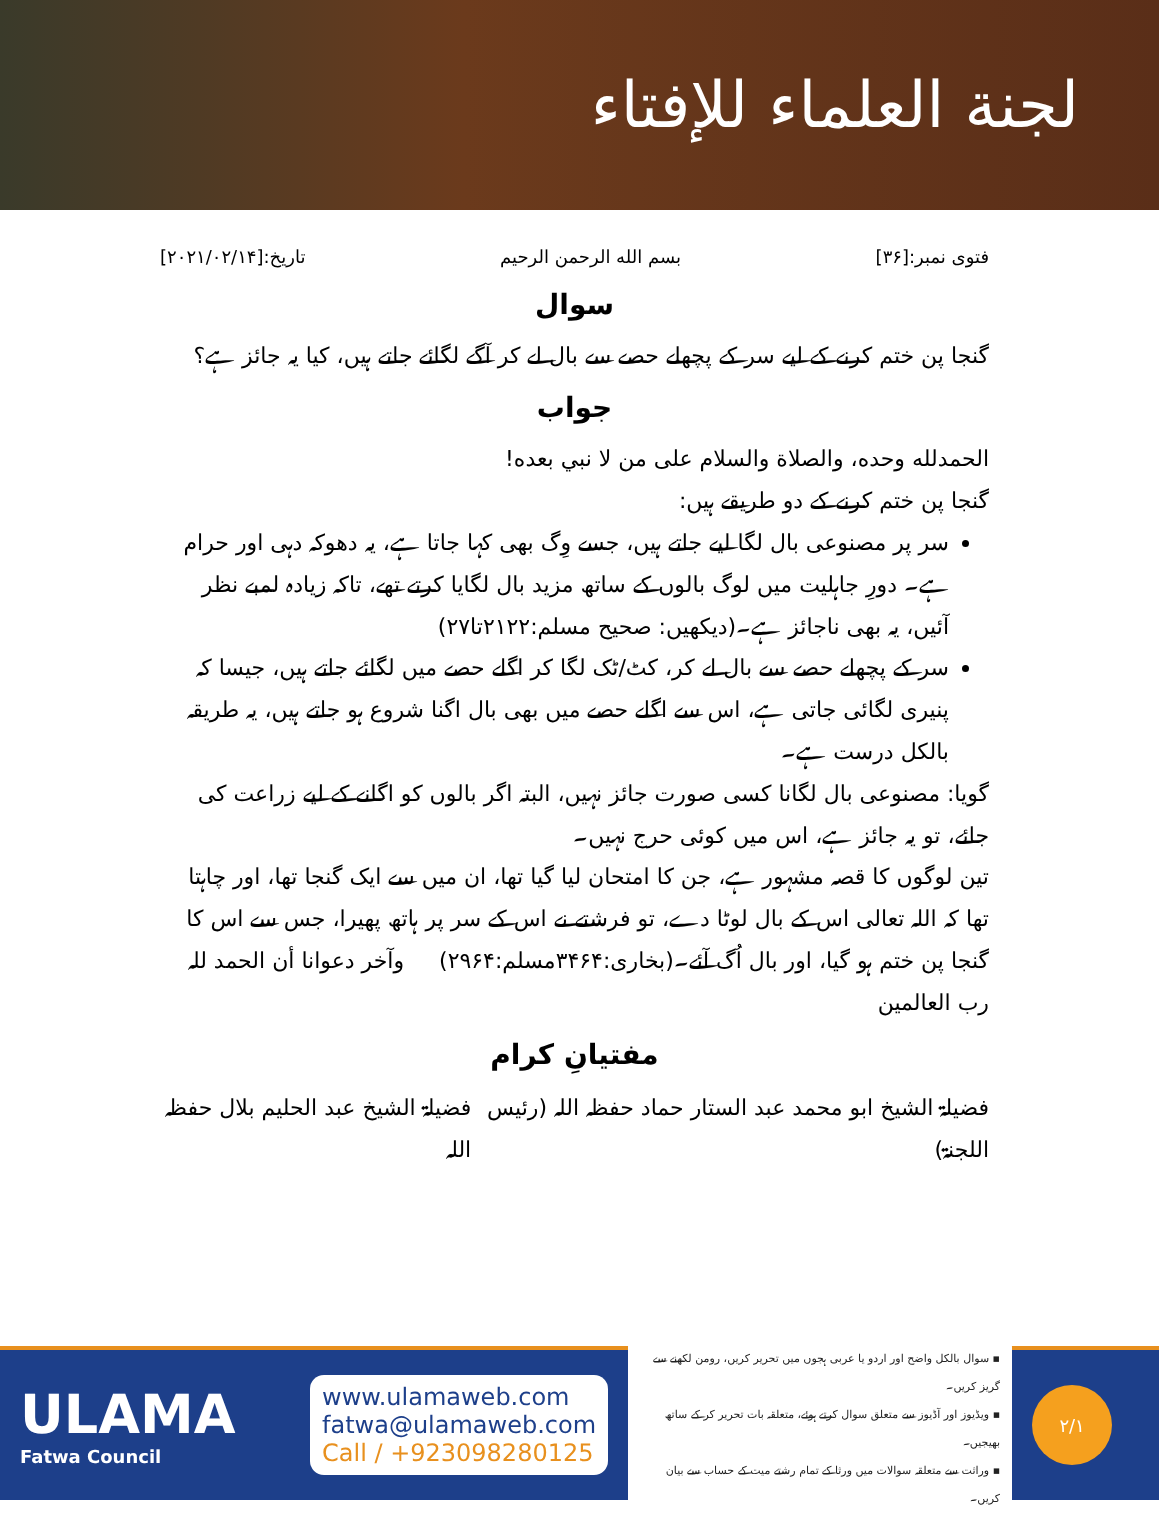لجنة العلماء للإفتاء
فتوی نمبر:[۳۶] بسم الله الرحمن الرحيم تاریخ:[۲۰۲۱/۰۲/۱۴]
سوال
گنجا پن ختم کرنے کے لیے سر کے پچھلے حصے سے بال لے کر آگے لگائے جاتے ہیں، کیا یہ جائز ہے؟
جواب
الحمدلله وحده، والصلاة والسلام على من لا نبي بعده!
گنجا پن ختم کرنے کے دو طریقے ہیں:
سر پر مصنوعی بال لگا لیے جاتے ہیں، جسے وِگ بھی کہا جاتا ہے، یہ دھوکہ دہی اور حرام ہے۔ دورِ جاہلیت میں لوگ بالوں کے ساتھ مزید بال لگایا کرتے تھے، تاکہ زیادہ لمبے نظر آئیں، یہ بھی ناجائز ہے۔(دیکھیں: صحیح مسلم:۲۱۲۲تا۲۷)
سر کے پچھلے حصے سے بال لے کر، کٹ/ٹک لگا کر اگلے حصے میں لگائے جاتے ہیں، جیسا کہ پنیری لگائی جاتی ہے، اس سے اگلے حصے میں بھی بال اگنا شروع ہو جاتے ہیں، یہ طریقہ بالکل درست ہے۔
گویا: مصنوعی بال لگانا کسی صورت جائز نہیں، البتہ اگر بالوں کو اگانے کے لیے زراعت کی جائے، تو یہ جائز ہے، اس میں کوئی حرج نہیں۔
تین لوگوں کا قصہ مشہور ہے، جن کا امتحان لیا گیا تھا، ان میں سے ایک گنجا تھا، اور چاہتا تھا کہ اللہ تعالی اس کے بال لوٹا دے، تو فرشتے نے اس کے سر پر ہاتھ پھیرا، جس سے اس کا گنجا پن ختم ہو گیا، اور بال اُگ آئے۔(بخاری:۳۴۶۴مسلم:۲۹۶۴) وآخر دعوانا أن الحمد للہ رب العالمین
مفتیانِ کرام
فضیلۃ الشیخ ابو محمد عبد الستار حماد حفظہ اللہ (رئیس اللجنۃ) فضیلۃ الشیخ عبد الحلیم بلال حفظہ اللہ
ULAMA
Fatwa Council
www.ulamaweb.com
fatwa@ulamaweb.com
Call / +923098280125
▪ سوال بالکل واضح اور اردو یا عربی ہجوں میں تحریر کریں، رومن لکھنے سے گریز کریں۔
▪ ویڈیوز اور آڈیوز سے متعلق سوال کرتے ہوئے، متعلقہ بات تحریر کر کے ساتھ بھیجیں۔
▪ وراثت سے متعلقہ سوالات میں ورثا کے تمام رشتے میت کے حساب سے بیان کریں۔
۲/۱